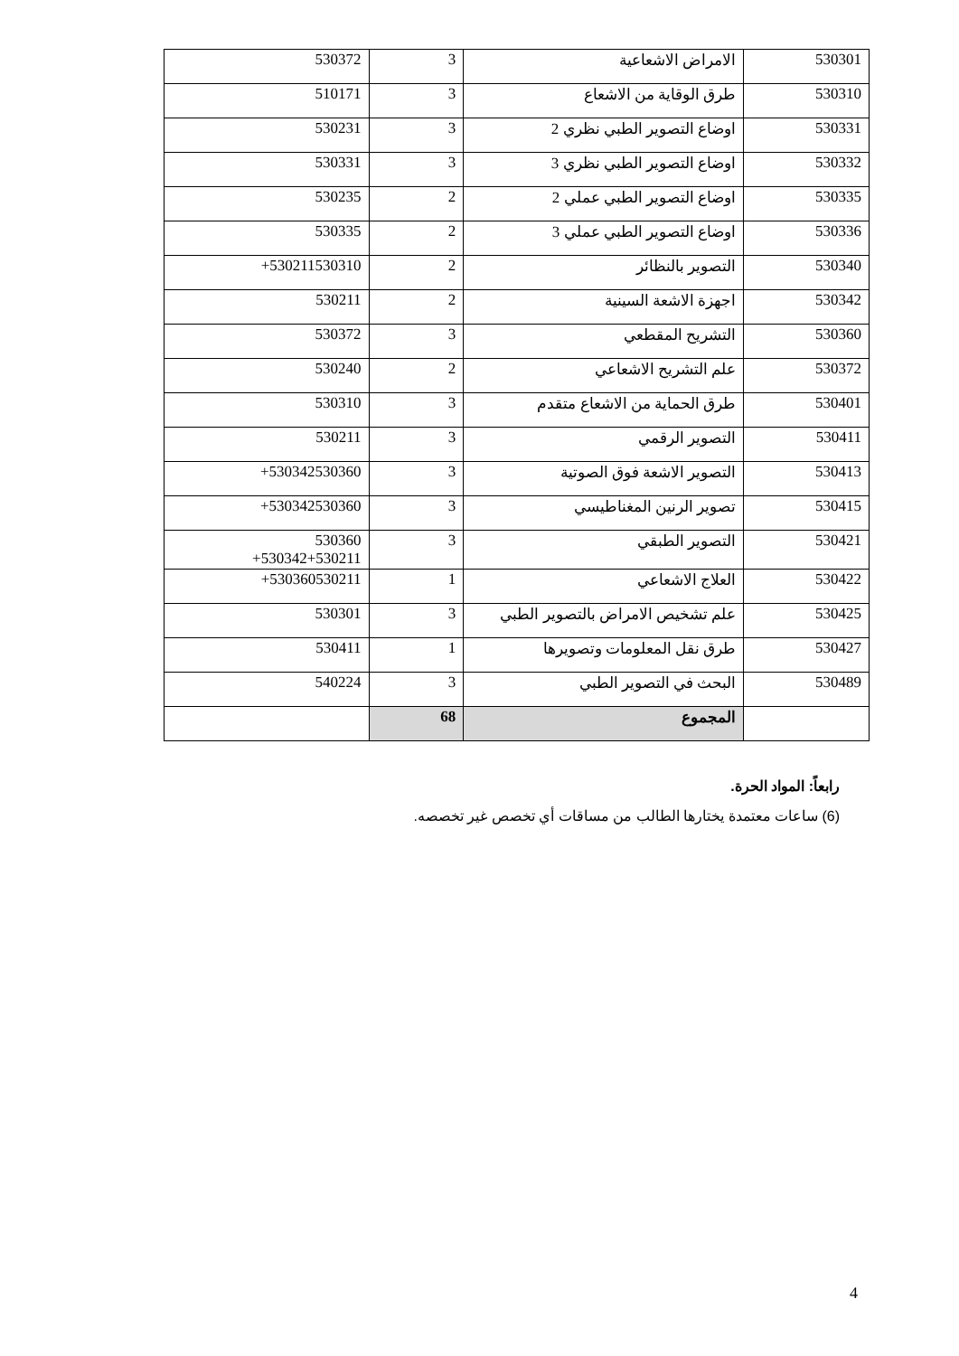| 530301 | الامراض الاشعاعية | 3 | 530372 |
| 530310 | طرق الوقاية من الاشعاع | 3 | 510171 |
| 530331 | اوضاع التصوير الطبي نظري 2 | 3 | 530231 |
| 530332 | اوضاع التصوير الطبي نظري 3 | 3 | 530331 |
| 530335 | اوضاع التصوير الطبي عملي 2 | 2 | 530235 |
| 530336 | اوضاع التصوير الطبي عملي 3 | 2 | 530335 |
| 530340 | التصوير بالنظائر | 2 | 530211530310+ |
| 530342 | اجهزة الاشعة السينية | 2 | 530211 |
| 530360 | التشريح المقطعي | 3 | 530372 |
| 530372 | علم التشريح الاشعاعي | 2 | 530240 |
| 530401 | طرق الحماية من الاشعاع متقدم | 3 | 530310 |
| 530411 | التصوير الرقمي | 3 | 530211 |
| 530413 | التصوير الاشعة فوق الصوتية | 3 | 530342530360+ |
| 530415 | تصوير الرنين المغناطيسي | 3 | 530342530360+ |
| 530421 | التصوير الطبقي | 3 | 530360 530342+530211+ |
| 530422 | العلاج الاشعاعي | 1 | 530360530211+ |
| 530425 | علم تشخيص الامراض بالتصوير الطبي | 3 | 530301 |
| 530427 | طرق نقل المعلومات وتصويرها | 1 | 530411 |
| 530489 | البحث في التصوير الطبي | 3 | 540224 |
| | المجموع | 68 | |
رابعاً: المواد الحرة.
(6) ساعات معتمدة يختارها الطالب من مساقات أي تخصص غير تخصصه.
4